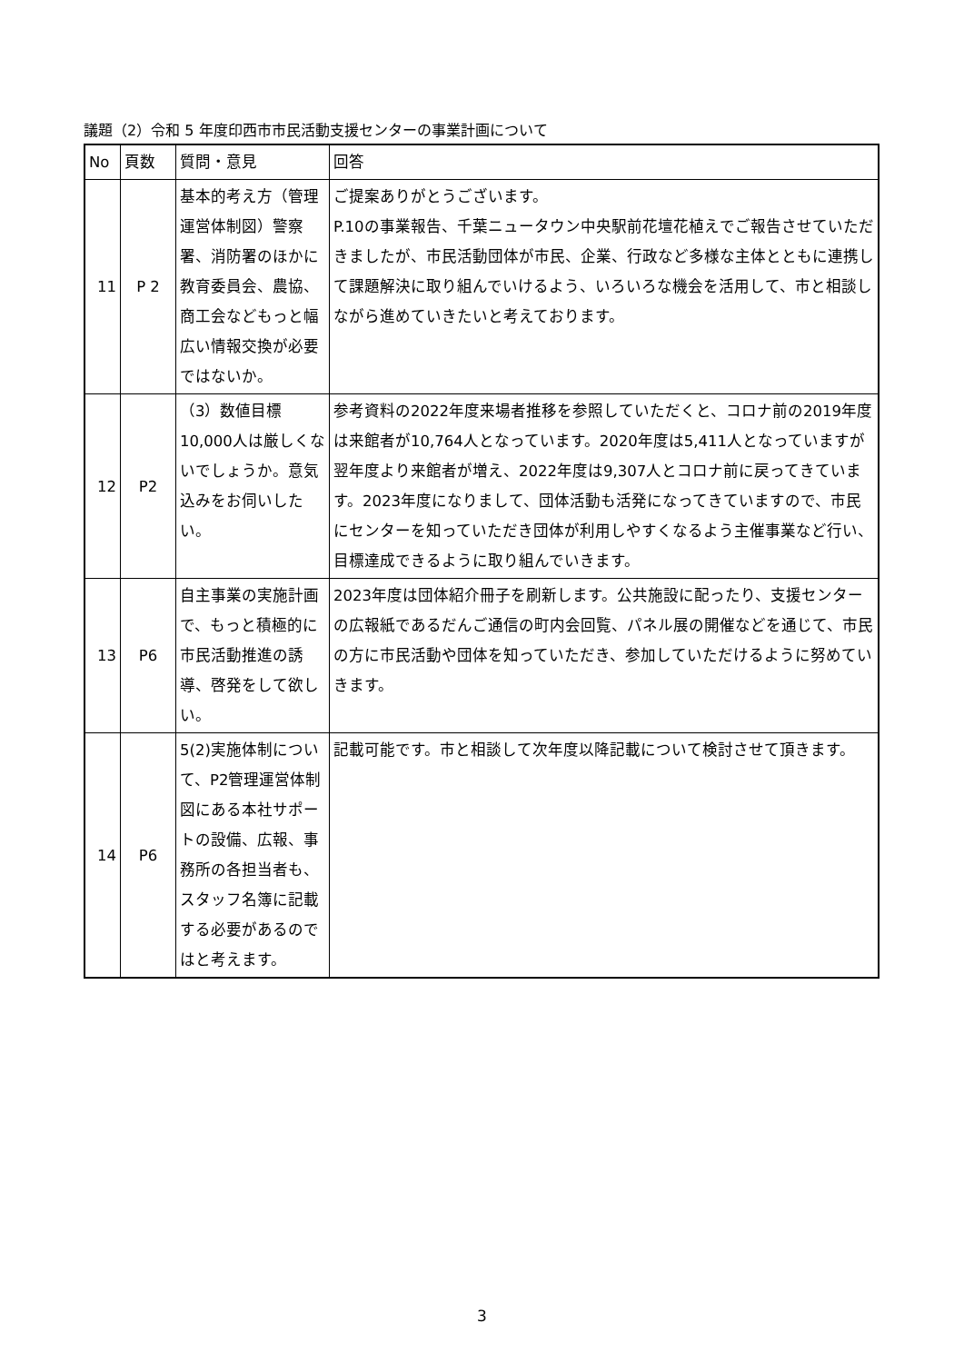議題（2）令和 5 年度印西市市民活動支援センターの事業計画について
| No | 頁数 | 質問・意見 | 回答 |
| --- | --- | --- | --- |
| 11 | P 2 | 基本的考え方（管理運営体制図）警察署、消防署のほかに教育委員会、農協、商工会などもっと幅広い情報交換が必要ではないか。 | ご提案ありがとうございます。 P.10の事業報告、千葉ニュータウン中央駅前花壇花植えでご報告させていただきましたが、市民活動団体が市民、企業、行政など多様な主体とともに連携して課題解決に取り組んでいけるよう、いろいろな機会を活用して、市と相談しながら進めていきたいと考えております。 |
| 12 | P2 | （3）数値目標10,000人は厳しくないでしょうか。意気込みをお伺いしたい。 | 参考資料の2022年度来場者推移を参照していただくと、コロナ前の2019年度は来館者が10,764人となっています。2020年度は5,411人となっていますが翌年度より来館者が増え、2022年度は9,307人とコロナ前に戻ってきています。2023年度になりまして、団体活動も活発になってきていますので、市民にセンターを知っていただき団体が利用しやすくなるよう主催事業など行い、目標達成できるように取り組んでいきます。 |
| 13 | P6 | 自主事業の実施計画で、もっと積極的に市民活動推進の誘導、啓発をして欲しい。 | 2023年度は団体紹介冊子を刷新します。公共施設に配ったり、支援センターの広報紙であるだんご通信の町内会回覧、パネル展の開催などを通じて、市民の方に市民活動や団体を知っていただき、参加していただけるように努めていきます。 |
| 14 | P6 | 5(2)実施体制について、P2管理運営体制図にある本社サポートの設備、広報、事務所の各担当者も、スタッフ名簿に記載する必要があるのではと考えます。 | 記載可能です。市と相談して次年度以降記載について検討させて頂きます。 |
3